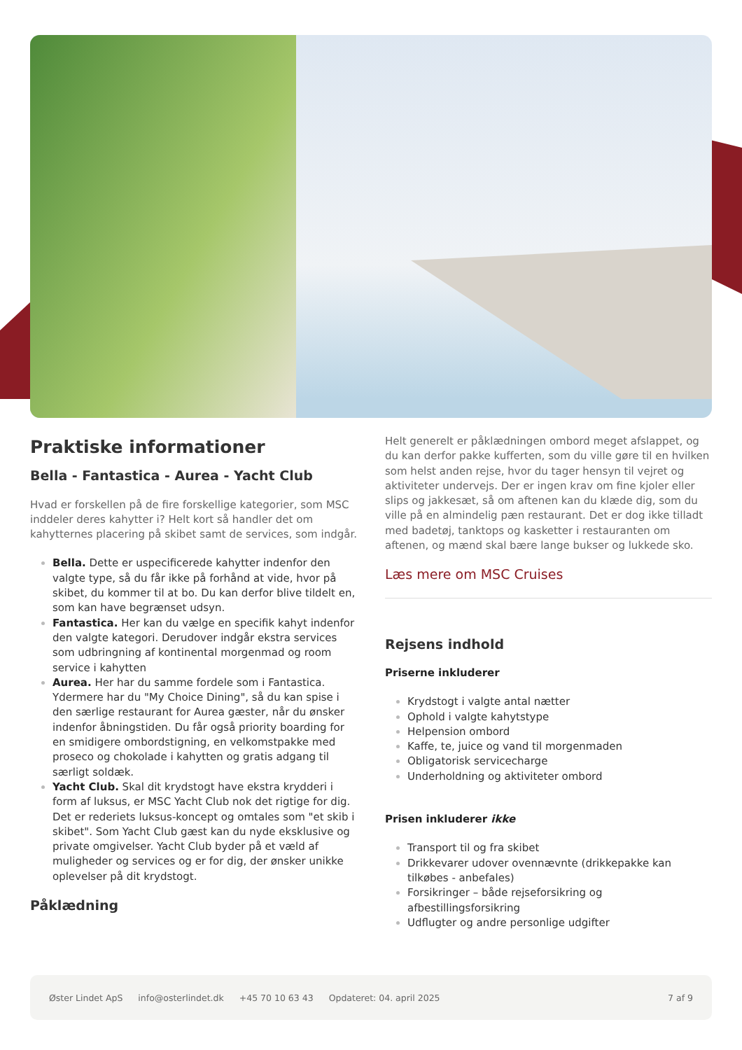Praktiske informationer
Bella - Fantastica - Aurea - Yacht Club
Hvad er forskellen på de fire forskellige kategorier, som MSC inddeler deres kahytter i? Helt kort så handler det om kahytternes placering på skibet samt de services, som indgår.
Bella. Dette er uspecificerede kahytter indenfor den valgte type, så du får ikke på forhånd at vide, hvor på skibet, du kommer til at bo. Du kan derfor blive tildelt en, som kan have begrænset udsyn.
Fantastica. Her kan du vælge en specifik kahyt indenfor den valgte kategori. Derudover indgår ekstra services som udbringning af kontinental morgenmad og room service i kahytten
Aurea. Her har du samme fordele som i Fantastica. Ydermere har du "My Choice Dining", så du kan spise i den særlige restaurant for Aurea gæster, når du ønsker indenfor åbningstiden. Du får også priority boarding for en smidigere ombordstigning, en velkomstpakke med proseco og chokolade i kahytten og gratis adgang til særligt soldæk.
Yacht Club. Skal dit krydstogt have ekstra krydderi i form af luksus, er MSC Yacht Club nok det rigtige for dig. Det er rederiets luksus-koncept og omtales som "et skib i skibet". Som Yacht Club gæst kan du nyde eksklusive og private omgivelser. Yacht Club byder på et væld af muligheder og services og er for dig, der ønsker unikke oplevelser på dit krydstogt.
Påklædning
Helt generelt er påklædningen ombord meget afslappet, og du kan derfor pakke kufferten, som du ville gøre til en hvilken som helst anden rejse, hvor du tager hensyn til vejret og aktiviteter undervejs. Der er ingen krav om fine kjoler eller slips og jakkesæt, så om aftenen kan du klæde dig, som du ville på en almindelig pæn restaurant. Det er dog ikke tilladt med badetøj, tanktops og kasketter i restauranten om aftenen, og mænd skal bære lange bukser og lukkede sko.
Læs mere om MSC Cruises
Rejsens indhold
Priserne inkluderer
Krydstogt i valgte antal nætter
Ophold i valgte kahytstype
Helpension ombord
Kaffe, te, juice og vand til morgenmaden
Obligatorisk servicecharge
Underholdning og aktiviteter ombord
Prisen inkluderer ikke
Transport til og fra skibet
Drikkevarer udover ovennævnte (drikkepakke kan tilkøbes - anbefales)
Forsikringer – både rejseforsikring og afbestillingsforsikring
Udflugter og andre personlige udgifter
Øster Lindet ApS info@osterlindet.dk +45 70 10 63 43 Opdateret: 04. april 2025 7 af 9